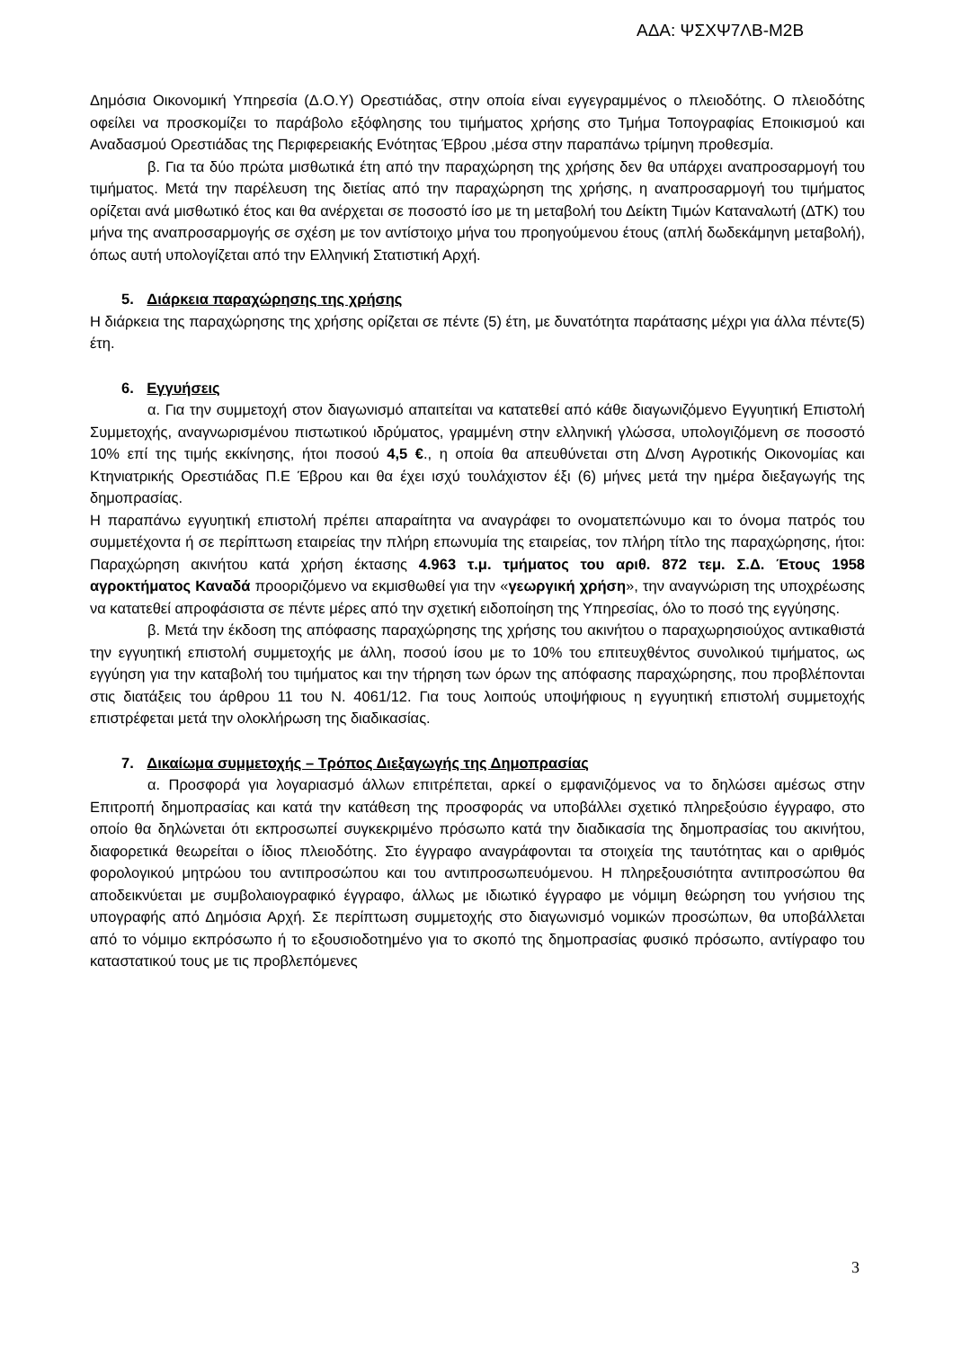ΑΔΑ: ΨΣΧΨ7ΛΒ-Μ2Β
Δημόσια Οικονομική Υπηρεσία (Δ.Ο.Υ) Ορεστιάδας, στην οποία είναι εγγεγραμμένος ο πλειοδότης. Ο πλειοδότης οφείλει να προσκομίζει το παράβολο εξόφλησης του τιμήματος χρήσης στο Τμήμα Τοπογραφίας Εποικισμού και Αναδασμού Ορεστιάδας της Περιφερειακής Ενότητας Έβρου ,μέσα στην παραπάνω τρίμηνη προθεσμία.
β. Για τα δύο πρώτα μισθωτικά έτη από την παραχώρηση της χρήσης δεν θα υπάρχει αναπροσαρμογή του τιμήματος. Μετά την παρέλευση της διετίας από την παραχώρηση της χρήσης, η αναπροσαρμογή του τιμήματος ορίζεται ανά μισθωτικό έτος και θα ανέρχεται σε ποσοστό ίσο με τη μεταβολή του Δείκτη Τιμών Καταναλωτή (ΔΤΚ) του μήνα της αναπροσαρμογής σε σχέση με τον αντίστοιχο μήνα του προηγούμενου έτους (απλή δωδεκάμηνη μεταβολή), όπως αυτή υπολογίζεται από την Ελληνική Στατιστική Αρχή.
5. Διάρκεια παραχώρησης της χρήσης
Η διάρκεια της παραχώρησης της χρήσης ορίζεται σε πέντε (5) έτη, με δυνατότητα παράτασης μέχρι για άλλα πέντε(5) έτη.
6. Εγγυήσεις
α. Για την συμμετοχή στον διαγωνισμό απαιτείται να κατατεθεί από κάθε διαγωνιζόμενο Εγγυητική Επιστολή Συμμετοχής, αναγνωρισμένου πιστωτικού ιδρύματος, γραμμένη στην ελληνική γλώσσα, υπολογιζόμενη σε ποσοστό 10% επί της τιμής εκκίνησης, ήτοι ποσού 4,5 €., η οποία θα απευθύνεται στη Δ/νση Αγροτικής Οικονομίας και Κτηνιατρικής Ορεστιάδας Π.Ε Έβρου και θα έχει ισχύ τουλάχιστον έξι (6) μήνες μετά την ημέρα διεξαγωγής της δημοπρασίας.
Η παραπάνω εγγυητική επιστολή πρέπει απαραίτητα να αναγράφει το ονοματεπώνυμο και το όνομα πατρός του συμμετέχοντα ή σε περίπτωση εταιρείας την πλήρη επωνυμία της εταιρείας, τον πλήρη τίτλο της παραχώρησης, ήτοι: Παραχώρηση ακινήτου κατά χρήση έκτασης 4.963 τ.μ. τμήματος του αριθ. 872 τεμ. Σ.Δ. Έτους 1958 αγροκτήματος Καναδά προοριζόμενο να εκμισθωθεί για την «γεωργική χρήση», την αναγνώριση της υποχρέωσης να κατατεθεί απροφάσιστα σε πέντε μέρες από την σχετική ειδοποίηση της Υπηρεσίας, όλο το ποσό της εγγύησης.
β. Μετά την έκδοση της απόφασης παραχώρησης της χρήσης του ακινήτου ο παραχωρησιούχος αντικαθιστά την εγγυητική επιστολή συμμετοχής με άλλη, ποσού ίσου με το 10% του επιτευχθέντος συνολικού τιμήματος, ως εγγύηση για την καταβολή του τιμήματος και την τήρηση των όρων της απόφασης παραχώρησης, που προβλέπονται στις διατάξεις του άρθρου 11 του Ν. 4061/12. Για τους λοιπούς υποψήφιους η εγγυητική επιστολή συμμετοχής επιστρέφεται μετά την ολοκλήρωση της διαδικασίας.
7. Δικαίωμα συμμετοχής – Τρόπος Διεξαγωγής της Δημοπρασίας
α. Προσφορά για λογαριασμό άλλων επιτρέπεται, αρκεί ο εμφανιζόμενος να το δηλώσει αμέσως στην Επιτροπή δημοπρασίας και κατά την κατάθεση της προσφοράς να υποβάλλει σχετικό πληρεξούσιο έγγραφο, στο οποίο θα δηλώνεται ότι εκπροσωπεί συγκεκριμένο πρόσωπο κατά την διαδικασία της δημοπρασίας του ακινήτου, διαφορετικά θεωρείται ο ίδιος πλειοδότης. Στο έγγραφο αναγράφονται τα στοιχεία της ταυτότητας και ο αριθμός φορολογικού μητρώου του αντιπροσώπου και του αντιπροσωπευόμενου. Η πληρεξουσιότητα αντιπροσώπου θα αποδεικνύεται με συμβολαιογραφικό έγγραφο, άλλως με ιδιωτικό έγγραφο με νόμιμη θεώρηση του γνήσιου της υπογραφής από Δημόσια Αρχή. Σε περίπτωση συμμετοχής στο διαγωνισμό νομικών προσώπων, θα υποβάλλεται από το νόμιμο εκπρόσωπο ή το εξουσιοδοτημένο για το σκοπό της δημοπρασίας φυσικό πρόσωπο, αντίγραφο του καταστατικού τους με τις προβλεπόμενες
3